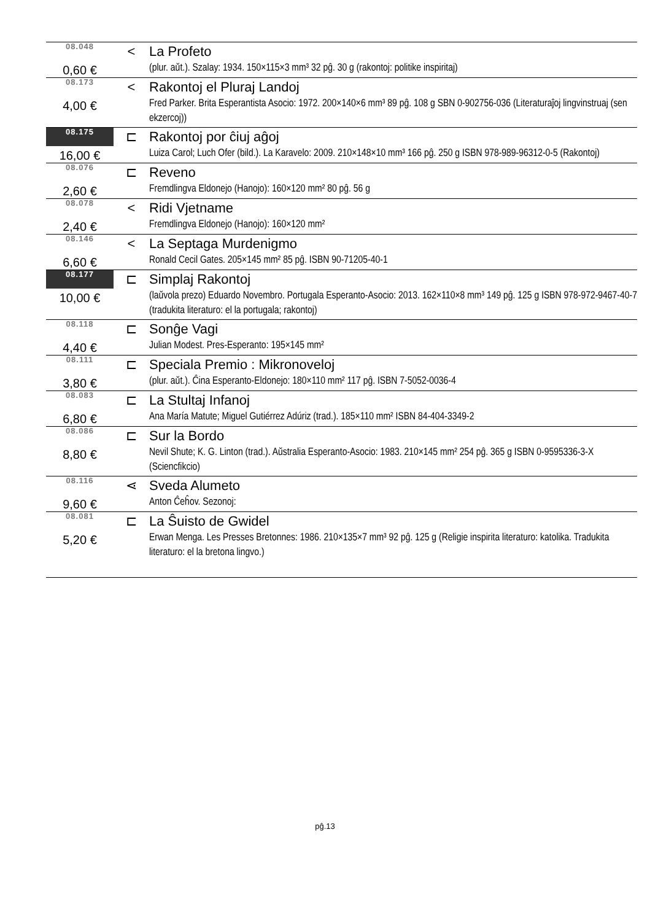| 08.048 | < | La Profeto |
| 0,60 € | | (plur. aŭt.). Szalay: 1934. 150×115×3 mm³ 32 pĝ. 30 g (rakontoj: politike inspiritaj) |
| 08.173 | < | Rakontoj el Pluraj Landoj |
| 4,00 € | | Fred Parker. Brita Esperantista Asocio: 1972. 200×140×6 mm³ 89 pĝ. 108 g SBN 0-902756-036 (Literaturaĵoj lingvinstruaj (sen ekzercoj)) |
| 08.175 | ⊏ | Rakontoj por ĉiuj aĝoj |
| 16,00 € | | Luiza Carol; Luch Ofer (bild.). La Karavelo: 2009. 210×148×10 mm³ 166 pĝ. 250 g ISBN 978-989-96312-0-5 (Rakontoj) |
| 08.076 | ⊏ | Reveno |
| 2,60 € | | Fremdlingva Eldonejo (Hanojo): 160×120 mm² 80 pĝ. 56 g |
| 08.078 | < | Ridi Vjetname |
| 2,40 € | | Fremdlingva Eldonejo (Hanojo): 160×120 mm² |
| 08.146 | < | La Septaga Murdenigmo |
| 6,60 € | | Ronald Cecil Gates. 205×145 mm² 85 pĝ. ISBN 90-71205-40-1 |
| 08.177 | ⊏ | Simplaj Rakontoj |
| 10,00 € | | (laŭvola prezo) Eduardo Novembro. Portugala Esperanto-Asocio: 2013. 162×110×8 mm³ 149 pĝ. 125 g ISBN 978-972-9467-40-7 (tradukita literaturo: el la portugala; rakontoj) |
| 08.118 | ⊏ | Sonĝe Vagi |
| 4,40 € | | Julian Modest. Pres-Esperanto: 195×145 mm² |
| 08.111 | ⊏ | Speciala Premio : Mikronoveloj |
| 3,80 € | | (plur. aŭt.). Ĉina Esperanto-Eldonejo: 180×110 mm² 117 pĝ. ISBN 7-5052-0036-4 |
| 08.083 | ⊏ | La Stultaj Infanoj |
| 6,80 € | | Ana María Matute; Miguel Gutiérrez Adúriz (trad.). 185×110 mm² ISBN 84-404-3349-2 |
| 08.086 | ⊏ | Sur la Bordo |
| 8,80 € | | Nevil Shute; K. G. Linton (trad.). Aŭstralia Esperanto-Asocio: 1983. 210×145 mm² 254 pĝ. 365 g ISBN 0-9595336-3-X (Sciencfikcio) |
| 08.116 | ⋖ | Sveda Alumeto |
| 9,60 € | | Anton Ĉeĥov. Sezonoj: |
| 08.081 | ⊏ | La Ŝuisto de Gwidel |
| 5,20 € | | Erwan Menga. Les Presses Bretonnes: 1986. 210×135×7 mm³ 92 pĝ. 125 g (Religie inspirita literaturo: katolika. Tradukita literaturo: el la bretona lingvo.) |
pĝ.13